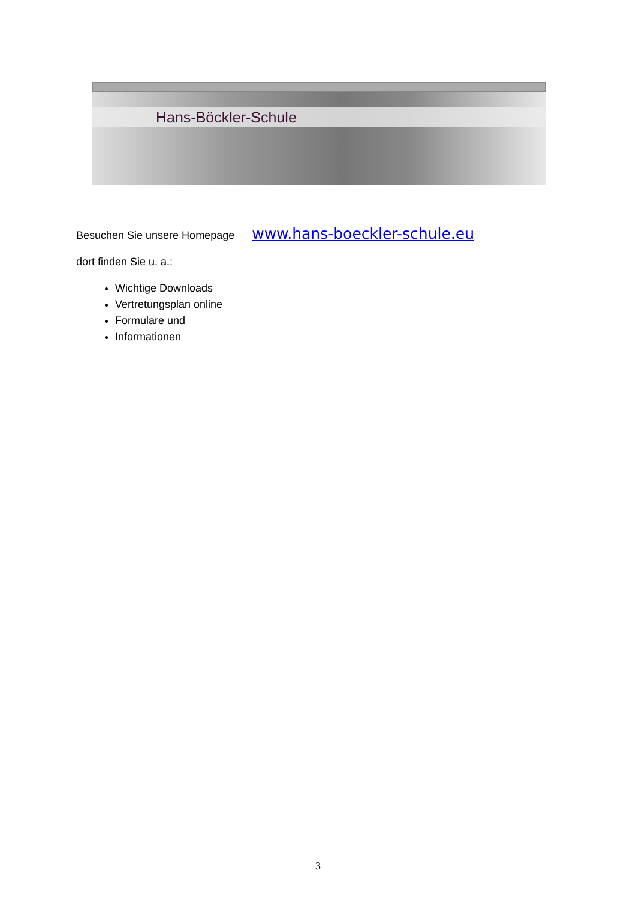Hans-Böckler-Schule
Besuchen Sie unsere Homepage www.hans-boeckler-schule.eu
dort finden Sie u. a.:
Wichtige Downloads
Vertretungsplan online
Formulare und
Informationen
3